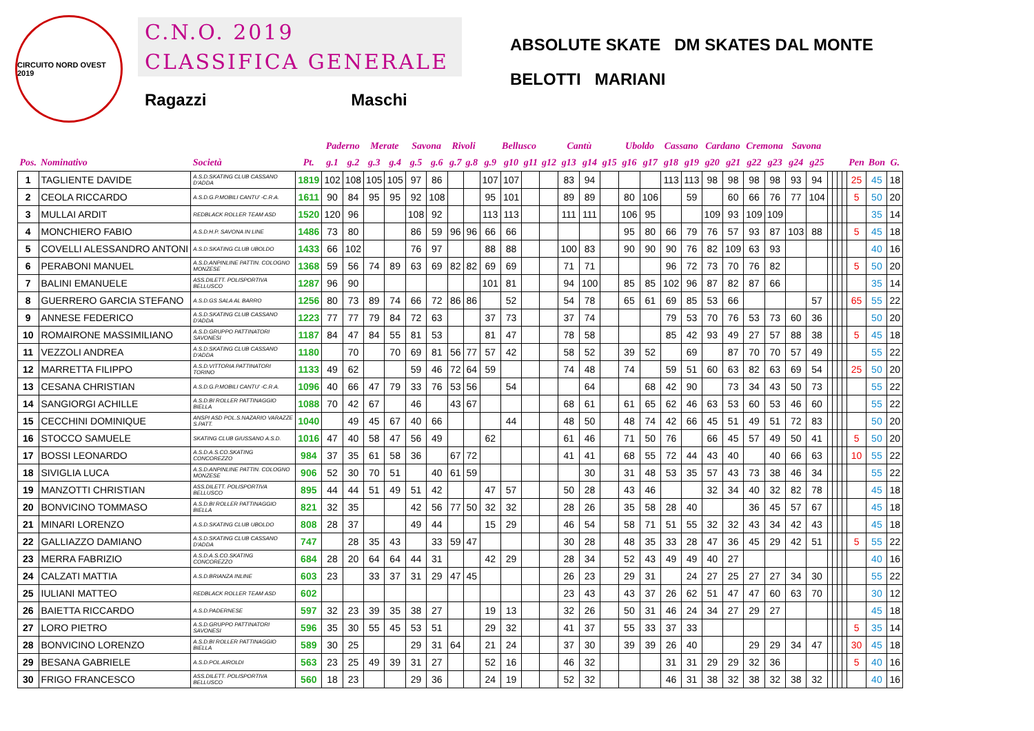CIRCUITO NORD OVEST 2019
C.N.O. 2019
CLASSIFICA GENERALE
Ragazzi Maschi
ABSOLUTE SKATE DM SKATES DAL MONTE
BELOTTI MARIANI
| | | | | Paderno | | Merate | | Savona | | Rivoli | | Bellusco | | | | Cantù | | | Uboldo | | Cassano | | Cardano | | Cremona | | Savona | | | | | | | | |
| --- | --- | --- | --- | --- | --- | --- | --- | --- | --- | --- | --- | --- | --- | --- | --- | --- | --- | --- | --- | --- | --- | --- | --- | --- | --- | --- | --- | --- | --- | --- | --- | --- | --- | --- | --- |
| Pos. | Nominativo | Società | Pt. | g.1 | g.2 | g.3 | g.4 | g.5 | g.6 | g.7 | g.8 | g.9 | g10 | g11 | g12 | g13 | g14 | g15 | g16 | g17 | g18 | g19 | g20 | g21 | g22 | g23 | g24 | g25 | | | | | Pen | Bon | G. |
| 1 | TAGLIENTE DAVIDE | A.S.D.SKATING CLUB CASSANO D'ADDA | 1819 | 102 | 108 | 105 | 105 | 97 | 86 | | | 107 | 107 | | | 83 | 94 | | | | 113 | 113 | 98 | 98 | 98 | 98 | 93 | 94 | | | | | 25 | 45 | 18 |
| 2 | CEOLA RICCARDO | A.S.D.G.P.MOBILI CANTU' -C.R.A. | 1611 | 90 | 84 | 95 | 95 | 92 | 108 | | | 95 | 101 | | | 89 | 89 | | 80 | 106 | | 59 | | 60 | 66 | 76 | 77 | 104 | | | | | 5 | 50 | 20 |
| 3 | MULLAI ARDIT | REDBLACK ROLLER TEAM ASD | 1520 | 120 | 96 | | | 108 | 92 | | | 113 | 113 | | | 111 | 111 | | 106 | 95 | | | 109 | 93 | 109 | 109 | | | | | | | | 35 | 14 |
| 4 | MONCHIERO FABIO | A.S.D.H.P. SAVONA IN LINE | 1486 | 73 | 80 | | | 86 | 59 | 96 | 96 | 66 | 66 | | | | | | 95 | 80 | 66 | 79 | 76 | 57 | 93 | 87 | 103 | 88 | | | | | 5 | 45 | 18 |
| 5 | COVELLI ALESSANDRO ANTONI | A.S.D.SKATING CLUB UBOLDO | 1433 | 66 | 102 | | | 76 | 97 | | | 88 | 88 | | | 100 | 83 | | 90 | 90 | 90 | 76 | 82 | 109 | 63 | 93 | | | | | | | | 40 | 16 |
| 6 | PERABONI MANUEL | A.S.D.ANPINLINE PATTIN. COLOGNO MONZESE | 1368 | 59 | 56 | 74 | 89 | 63 | 69 | 82 | 82 | 69 | 69 | | | 71 | 71 | | | | 96 | 72 | 73 | 70 | 76 | 82 | | | | | | | 5 | 50 | 20 |
| 7 | BALINI EMANUELE | ASS.DILETT. POLISPORTIVA BELLUSCO | 1287 | 96 | 90 | | | | | | | 101 | 81 | | | 94 | 100 | | 85 | 85 | 102 | 96 | 87 | 82 | 87 | 66 | | | | | | | | 35 | 14 |
| 8 | GUERRERO GARCIA STEFANO | A.S.D.GS SALA AL BARRO | 1256 | 80 | 73 | 89 | 74 | 66 | 72 | 86 | 86 | | 52 | | | 54 | 78 | | 65 | 61 | 69 | 85 | 53 | 66 | | | | 57 | | | | | 65 | 55 | 22 |
| 9 | ANNESE FEDERICO | A.S.D.SKATING CLUB CASSANO D'ADDA | 1223 | 77 | 77 | 79 | 84 | 72 | 63 | | | 37 | 73 | | | 37 | 74 | | | | 79 | 53 | 70 | 76 | 53 | 73 | 60 | 36 | | | | | | 50 | 20 |
| 10 | ROMAIRONE MASSIMILIANO | A.S.D.GRUPPO PATTINATORI SAVONESI | 1187 | 84 | 47 | 84 | 55 | 81 | 53 | | | 81 | 47 | | | 78 | 58 | | | | 85 | 42 | 93 | 49 | 27 | 57 | 88 | 38 | | | | | 5 | 45 | 18 |
| 11 | VEZZOLI ANDREA | A.S.D.SKATING CLUB CASSANO D'ADDA | 1180 | | 70 | | 70 | 69 | 81 | 56 | 77 | 57 | 42 | | | 58 | 52 | | 39 | 52 | | 69 | | 87 | 70 | 70 | 57 | 49 | | | | | | 55 | 22 |
| 12 | MARRETTA FILIPPO | A.S.D.VITTORIA PATTINATORI TORINO | 1133 | 49 | 62 | | | 59 | 46 | 72 | 64 | 59 | | | | 74 | 48 | | 74 | | 59 | 51 | 60 | 63 | 82 | 63 | 69 | 54 | | | | | 25 | 50 | 20 |
| 13 | CESANA CHRISTIAN | A.S.D.G.P.MOBILI CANTU' -C.R.A. | 1096 | 40 | 66 | 47 | 79 | 33 | 76 | 53 | 56 | | 54 | | | | 64 | | | 68 | 42 | 90 | | 73 | 34 | 43 | 50 | 73 | | | | | | 55 | 22 |
| 14 | SANGIORGI ACHILLE | A.S.D.BI ROLLER PATTINAGGIO BIELLA | 1088 | 70 | 42 | 67 | | 46 | | 43 | 67 | | | | | 68 | 61 | | 61 | 65 | 62 | 46 | 63 | 53 | 60 | 53 | 46 | 60 | | | | | | 55 | 22 |
| 15 | CECCHINI DOMINIQUE | ANSPI ASD POL.S.NAZARIO VARAZZE S.PATT. | 1040 | | 49 | 45 | 67 | 40 | 66 | | | | 44 | | | 48 | 50 | | 48 | 74 | 42 | 66 | 45 | 51 | 49 | 51 | 72 | 83 | | | | | | 50 | 20 |
| 16 | STOCCO SAMUELE | SKATING CLUB GIUSSANO A.S.D. | 1016 | 47 | 40 | 58 | 47 | 56 | 49 | | | 62 | | | | 61 | 46 | | 71 | 50 | 76 | | 66 | 45 | 57 | 49 | 50 | 41 | | | | | 5 | 50 | 20 |
| 17 | BOSSI LEONARDO | A.S.D.A.S.CO.SKATING CONCOREZZO | 984 | 37 | 35 | 61 | 58 | 36 | | 67 | 72 | | | | | 41 | 41 | | 68 | 55 | 72 | 44 | 43 | 40 | | 40 | 66 | 63 | | | | | 10 | 55 | 22 |
| 18 | SIVIGLIA LUCA | A.S.D.ANPINLINE PATTIN. COLOGNO MONZESE | 906 | 52 | 30 | 70 | 51 | | 40 | 61 | 59 | | | | | | 30 | | 31 | 48 | 53 | 35 | 57 | 43 | 73 | 38 | 46 | 34 | | | | | | 55 | 22 |
| 19 | MANZOTTI CHRISTIAN | ASS.DILETT. POLISPORTIVA BELLUSCO | 895 | 44 | 44 | 51 | 49 | 51 | 42 | | | 47 | 57 | | | 50 | 28 | | 43 | 46 | | | 32 | 34 | 40 | 32 | 82 | 78 | | | | | | 45 | 18 |
| 20 | BONVICINO TOMMASO | A.S.D.BI ROLLER PATTINAGGIO BIELLA | 821 | 32 | 35 | | | 42 | 56 | 77 | 50 | 32 | 32 | | | 28 | 26 | | 35 | 58 | 28 | 40 | | | 36 | 45 | 57 | 67 | | | | | | 45 | 18 |
| 21 | MINARI LORENZO | A.S.D.SKATING CLUB UBOLDO | 808 | 28 | 37 | | | 49 | 44 | | | 15 | 29 | | | 46 | 54 | | 58 | 71 | 51 | 55 | 32 | 32 | 43 | 34 | 42 | 43 | | | | | | 45 | 18 |
| 22 | GALLIAZZO DAMIANO | A.S.D.SKATING CLUB CASSANO D'ADDA | 747 | | 28 | 35 | 43 | | 33 | 59 | 47 | | | | | 30 | 28 | | 48 | 35 | 33 | 28 | 47 | 36 | 45 | 29 | 42 | 51 | | | | | 5 | 55 | 22 |
| 23 | MERRA FABRIZIO | A.S.D.A.S.CO.SKATING CONCOREZZO | 684 | 28 | 20 | 64 | 64 | 44 | 31 | | | 42 | 29 | | | 28 | 34 | | 52 | 43 | 49 | 49 | 40 | 27 | | | | | | | | | | 40 | 16 |
| 24 | CALZATI MATTIA | A.S.D.BRIANZA INLINE | 603 | 23 | | 33 | 37 | 31 | 29 | 47 | 45 | | | | | 26 | 23 | | 29 | 31 | | 24 | 27 | 25 | 27 | 27 | 34 | 30 | | | | | | 55 | 22 |
| 25 | IULIANI MATTEO | REDBLACK ROLLER TEAM ASD | 602 | | | | | | | | | | | | | 23 | 43 | | 43 | 37 | 26 | 62 | 51 | 47 | 47 | 60 | 63 | 70 | | | | | | 30 | 12 |
| 26 | BAIETTA RICCARDO | A.S.D.PADERNESE | 597 | 32 | 23 | 39 | 35 | 38 | 27 | | | 19 | 13 | | | 32 | 26 | | 50 | 31 | 46 | 24 | 34 | 27 | 29 | 27 | | | | | | | | 45 | 18 |
| 27 | LORO PIETRO | A.S.D.GRUPPO PATTINATORI SAVONESI | 596 | 35 | 30 | 55 | 45 | 53 | 51 | | | 29 | 32 | | | 41 | 37 | | 55 | 33 | 37 | 33 | | | | | | | | | | | 5 | 35 | 14 |
| 28 | BONVICINO LORENZO | A.S.D.BI ROLLER PATTINAGGIO BIELLA | 589 | 30 | 25 | | | 29 | 31 | 64 | | 21 | 24 | | | 37 | 30 | | 39 | 39 | 26 | 40 | | | 29 | 29 | 34 | 47 | | | | | 30 | 45 | 18 |
| 29 | BESANA GABRIELE | A.S.D.POL.AIROLDI | 563 | 23 | 25 | 49 | 39 | 31 | 27 | | | 52 | 16 | | | 46 | 32 | | | | 31 | 31 | 29 | 29 | 32 | 36 | | | | | | | 5 | 40 | 16 |
| 30 | FRIGO FRANCESCO | ASS.DILETT. POLISPORTIVA BELLUSCO | 560 | 18 | 23 | | | 29 | 36 | | | 24 | 19 | | | 52 | 32 | | | | 46 | 31 | 38 | 32 | 38 | 32 | 38 | 32 | | | | | | 40 | 16 |